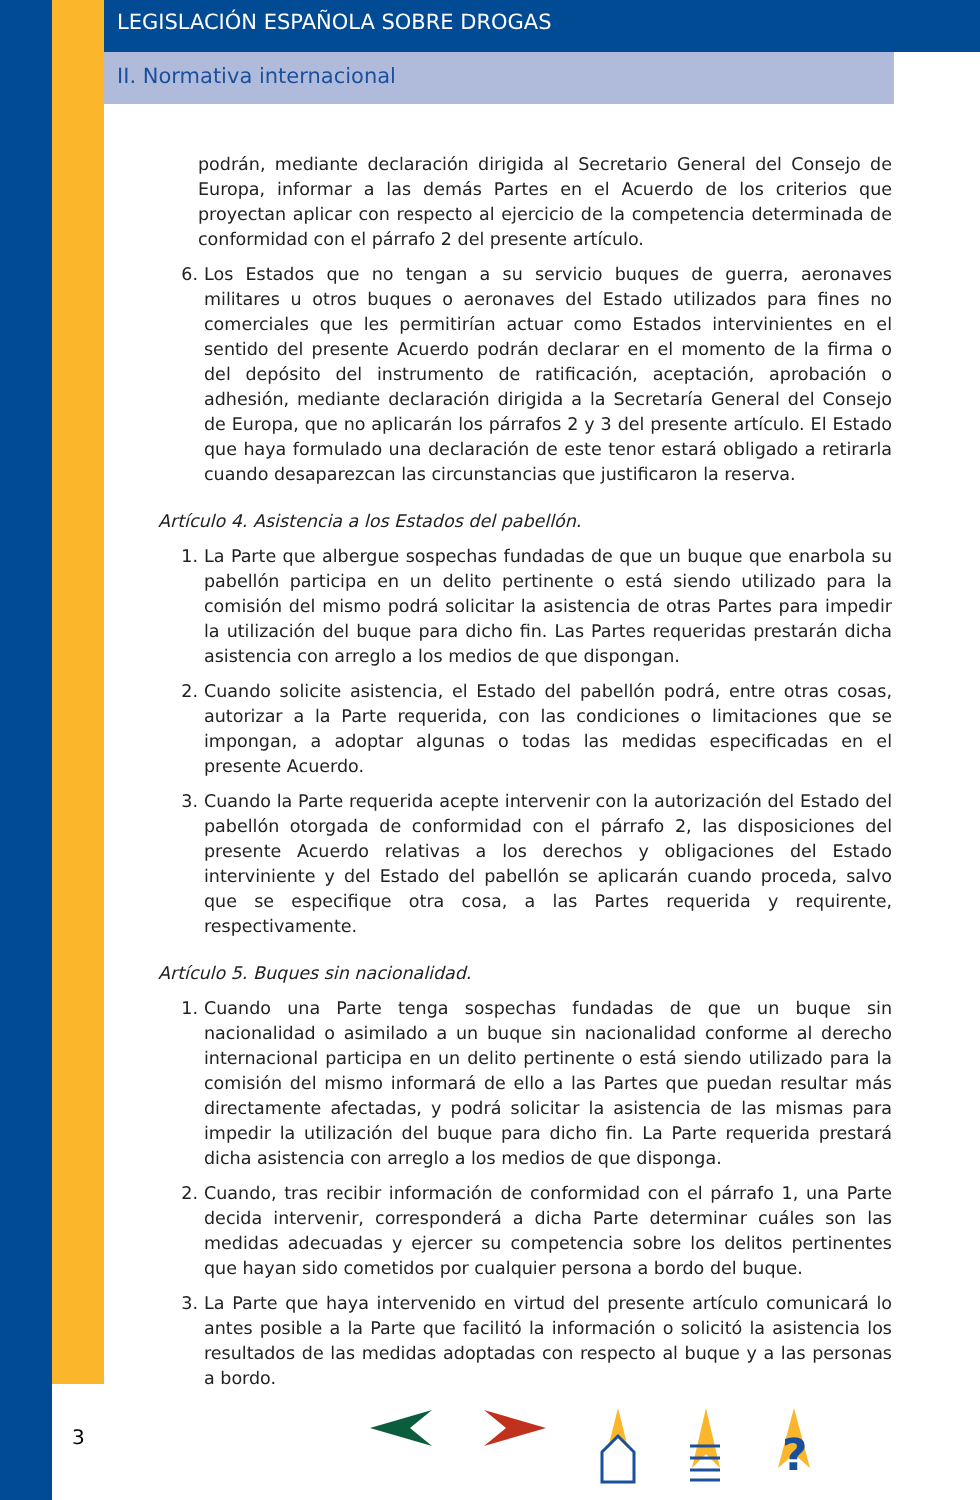LEGISLACIÓN ESPAÑOLA SOBRE DROGAS
II. Normativa internacional
podrán, mediante declaración dirigida al Secretario General del Consejo de Europa, informar a las demás Partes en el Acuerdo de los criterios que proyectan aplicar con respecto al ejercicio de la competencia determinada de conformidad con el párrafo 2 del presente artículo.
6. Los Estados que no tengan a su servicio buques de guerra, aeronaves militares u otros buques o aeronaves del Estado utilizados para fines no comerciales que les permitirían actuar como Estados intervinientes en el sentido del presente Acuerdo podrán declarar en el momento de la firma o del depósito del instrumento de ratificación, aceptación, aprobación o adhesión, mediante declaración dirigida a la Secretaría General del Consejo de Europa, que no aplicarán los párrafos 2 y 3 del presente artículo. El Estado que haya formulado una declaración de este tenor estará obligado a retirarla cuando desaparezcan las circunstancias que justificaron la reserva.
Artículo 4. Asistencia a los Estados del pabellón.
1. La Parte que albergue sospechas fundadas de que un buque que enarbola su pabellón participa en un delito pertinente o está siendo utilizado para la comisión del mismo podrá solicitar la asistencia de otras Partes para impedir la utilización del buque para dicho fin. Las Partes requeridas prestarán dicha asistencia con arreglo a los medios de que dispongan.
2. Cuando solicite asistencia, el Estado del pabellón podrá, entre otras cosas, autorizar a la Parte requerida, con las condiciones o limitaciones que se impongan, a adoptar algunas o todas las medidas especificadas en el presente Acuerdo.
3. Cuando la Parte requerida acepte intervenir con la autorización del Estado del pabellón otorgada de conformidad con el párrafo 2, las disposiciones del presente Acuerdo relativas a los derechos y obligaciones del Estado interviniente y del Estado del pabellón se aplicarán cuando proceda, salvo que se especifique otra cosa, a las Partes requerida y requirente, respectivamente.
Artículo 5. Buques sin nacionalidad.
1. Cuando una Parte tenga sospechas fundadas de que un buque sin nacionalidad o asimilado a un buque sin nacionalidad conforme al derecho internacional participa en un delito pertinente o está siendo utilizado para la comisión del mismo informará de ello a las Partes que puedan resultar más directamente afectadas, y podrá solicitar la asistencia de las mismas para impedir la utilización del buque para dicho fin. La Parte requerida prestará dicha asistencia con arreglo a los medios de que disponga.
2. Cuando, tras recibir información de conformidad con el párrafo 1, una Parte decida intervenir, corresponderá a dicha Parte determinar cuáles son las medidas adecuadas y ejercer su competencia sobre los delitos pertinentes que hayan sido cometidos por cualquier persona a bordo del buque.
3. La Parte que haya intervenido en virtud del presente artículo comunicará lo antes posible a la Parte que facilitó la información o solicitó la asistencia los resultados de las medidas adoptadas con respecto al buque y a las personas a bordo.
3
?